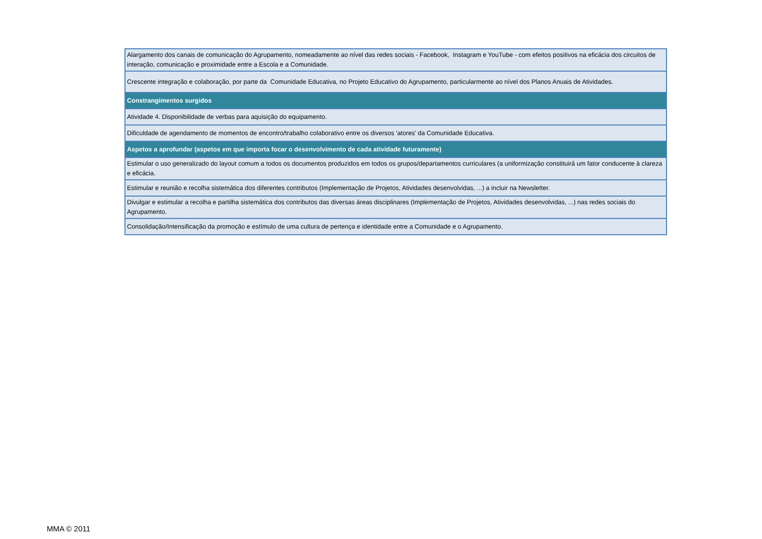| Alargamento dos canais de comunicação do Agrupamento, nomeadamente ao nível das redes sociais - Facebook, Instagram e YouTube - com efeitos positivos na eficácia dos circuitos de interação, comunicação e proximidade entre a Escola e a Comunidade. |
| Crescente integração e colaboração, por parte da Comunidade Educativa, no Projeto Educativo do Agrupamento, particularmente ao nível dos Planos Anuais de Atividades. |
| Constrangimentos surgidos |
| Atividade 4. Disponibilidade de verbas para aquisição do equipamento. |
| Dificuldade de agendamento de momentos de encontro/trabalho colaborativo entre os diversos 'atores' da Comunidade Educativa. |
| Aspetos a aprofundar (aspetos em que importa focar o desenvolvimento de cada atividade futuramente) |
| Estimular o uso generalizado do layout comum a todos os documentos produzidos em todos os grupos/departamentos curriculares (a uniformização constituirá um fator conducente à clareza e eficácia. |
| Estimular e reunião e recolha sistemática dos diferentes contributos (Implementação de Projetos, Atividades desenvolvidas, ...) a incluir na Newsletter. |
| Divulgar e estimular a recolha e partilha sistemática dos contributos das diversas áreas disciplinares (Implementação de Projetos, Atividades desenvolvidas, ...) nas redes sociais do Agrupamento. |
| Consolidação/Intensificação da promoção e estímulo de uma cultura de pertença e identidade entre a Comunidade e o Agrupamento. |
MMA © 2011